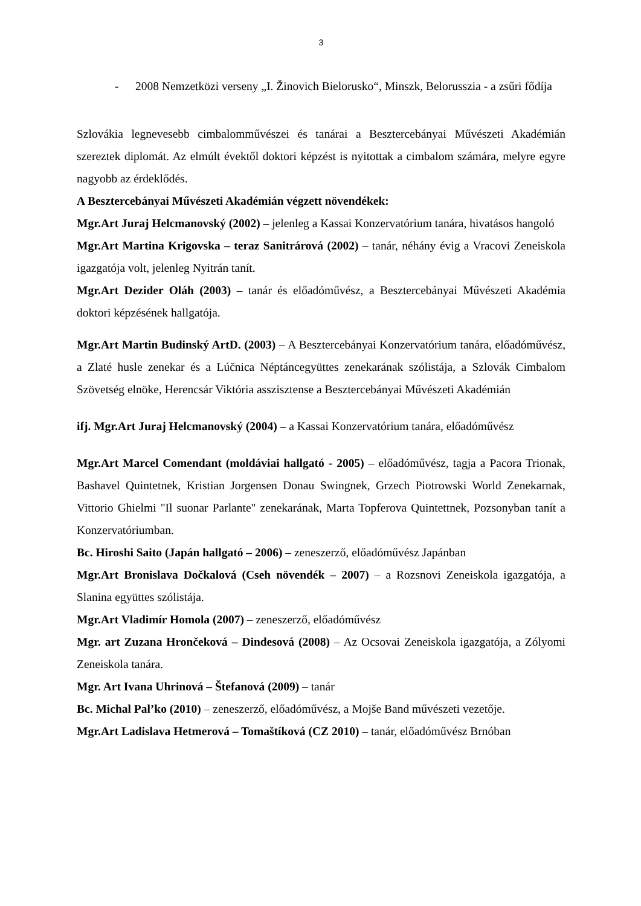3
- 2008 Nemzetközi verseny „I. Žinovich Bielorusko“, Minszk, Belorusszia - a zsűri fődíja
Szlovákia legnevesebb cimbalomművészei és tanárai a Besztercebányai Művészeti Akadémián szereztek diplomát. Az elmúlt évektől doktori képzést is nyitottak a cimbalom számára, melyre egyre nagyobb az érdeklődés.
A Besztercebányai Művészeti Akadémián végzett növendékek:
Mgr.Art Juraj Helcmanovský (2002) – jelenleg a Kassai Konzervatórium tanára, hivatásos hangoló
Mgr.Art Martina Krigovska – teraz Sanitrárová (2002) – tanár, néhány évig a Vracovi Zeneiskola igazgatója volt, jelenleg Nyitrán tanít.
Mgr.Art Dezider Oláh (2003) – tanár és előadóművész, a Besztercebányai Művészeti Akadémia doktori képzésének hallgatója.
Mgr.Art Martin Budinský ArtD. (2003) – A Besztercebányai Konzervatórium tanára, előadóművész, a Zlaté husle zenekar és a Lúčnica Néptáncegyüttes zenekarának szólistája, a Szlovák Cimbalom Szövetség elnöke, Herencsár Viktória asszisztense a Besztercebányai Művészeti Akadémián
ifj. Mgr.Art Juraj Helcmanovský (2004) – a Kassai Konzervatórium tanára, előadóművész
Mgr.Art Marcel Comendant (moldáviai hallgató - 2005) – előadóművész, tagja a Pacora Trionak, Bashavel Quintetnek, Kristian Jorgensen Donau Swingnek, Grzech Piotrowski World Zenekarnak, Vittorio Ghielmi "Il suonar Parlante" zenekarának, Marta Topferova Quintettnek, Pozsonyban tanít a Konzervatóriumban.
Bc. Hiroshi Saito (Japán hallgató – 2006) – zeneszerző, előadóművész Japánban
Mgr.Art Bronislava Dočkalová (Cseh növendék – 2007) – a Rozsnovi Zeneiskola igazgatója, a Slanina együttes szólistája.
Mgr.Art Vladimír Homola (2007) – zeneszerző, előadóművész
Mgr. art Zuzana Hrončeková – Dindesová (2008) – Az Ocsovai Zeneiskola igazgatója, a Zólyomi Zeneiskola tanára.
Mgr. Art Ivana Uhrinová – Štefanová (2009) – tanár
Bc. Michal Pal’ko (2010) – zeneszerző, előadóművész, a Mojše Band művészeti vezetője.
Mgr.Art Ladislava Hetmerová – Tomaštíková (CZ 2010) – tanár, előadóművész Brnóban